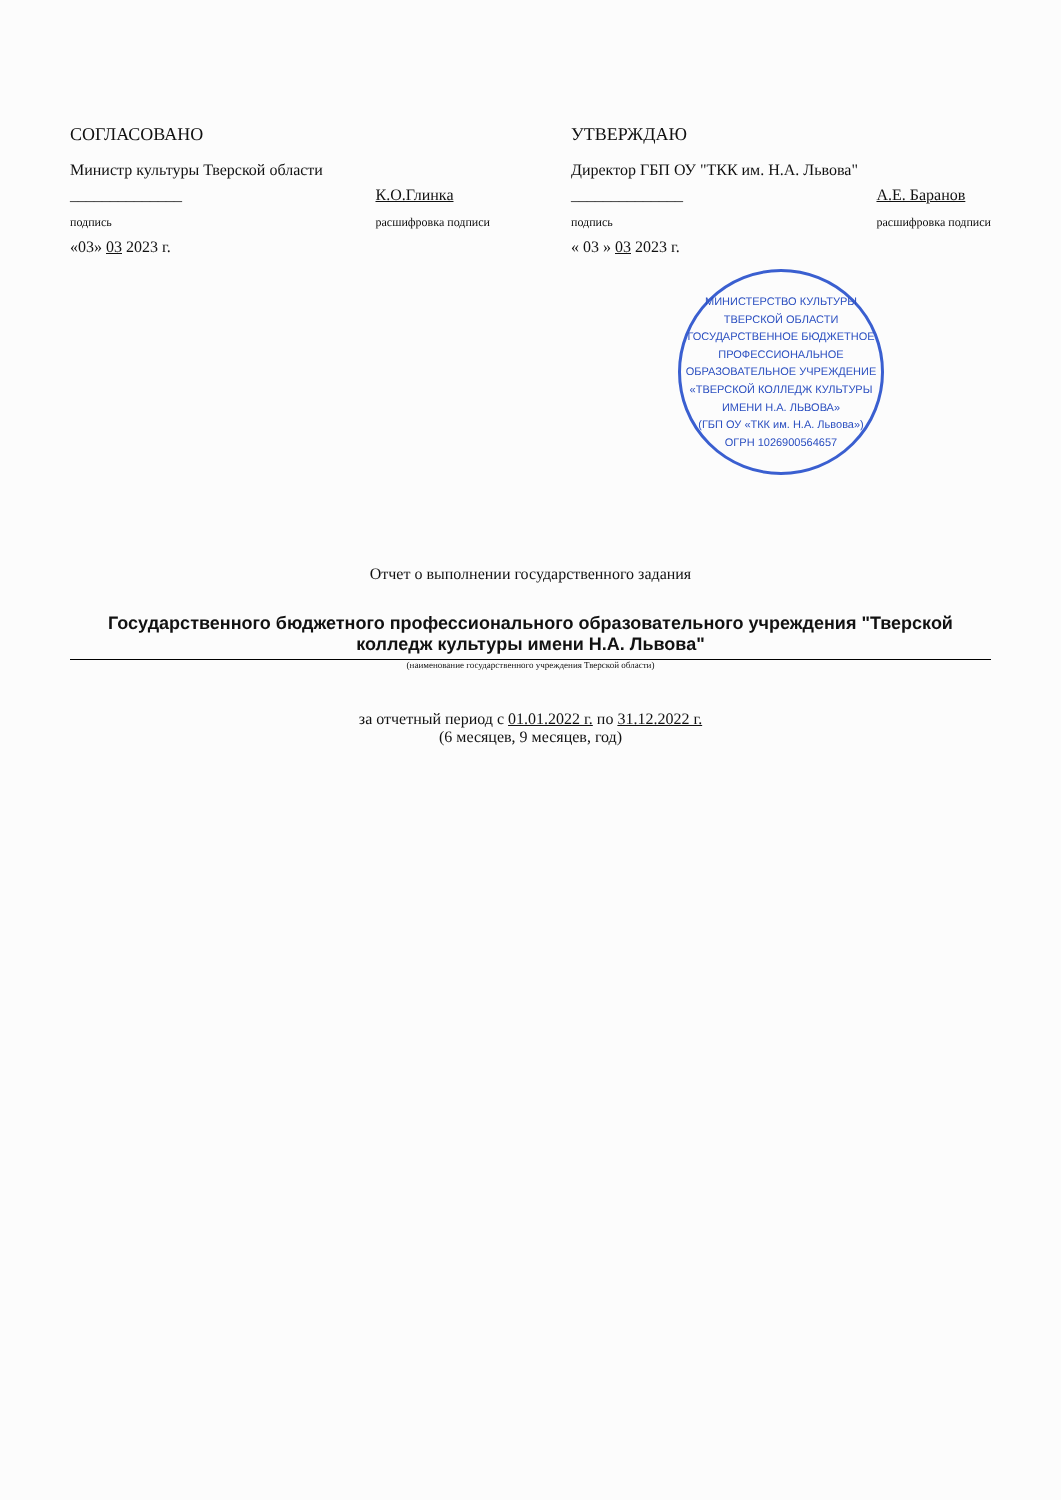СОГЛАСОВАНО
Министр культуры Тверской области
______________
подпись К.О.Глинка
расшифровка подписи
«03» 03 2023 г.
УТВЕРЖДАЮ
Директор ГБП ОУ "ТКК им. Н.А. Львова"
______________
подпись А.Е. Баранов
расшифровка подписи
« 03 » 03 2023 г.
МИНИСТЕРСТВО КУЛЬТУРЫ ТВЕРСКОЙ ОБЛАСТИ
ГОСУДАРСТВЕННОЕ БЮДЖЕТНОЕ ПРОФЕССИОНАЛЬНОЕ ОБРАЗОВАТЕЛЬНОЕ УЧРЕЖДЕНИЕ
«ТВЕРСКОЙ КОЛЛЕДЖ КУЛЬТУРЫ ИМЕНИ Н.А. ЛЬВОВА»
(ГБП ОУ «ТКК им. Н.А. Львова»)
ОГРН 1026900564657
Отчет о выполнении государственного задания
Государственного бюджетного профессионального образовательного учреждения "Тверской колледж культуры имени Н.А. Львова"
(наименование государственного учреждения Тверской области)
за отчетный период с 01.01.2022 г. по 31.12.2022 г.
(6 месяцев, 9 месяцев, год)